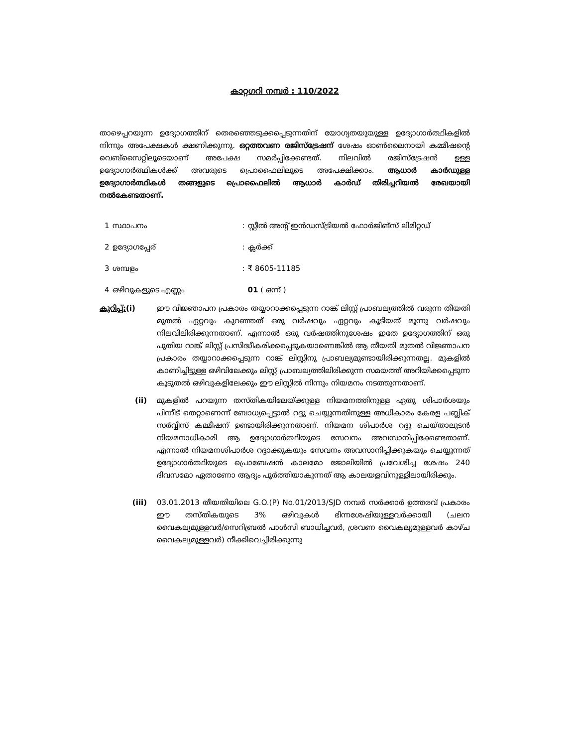കാറ്റഗറി നമ്പർ : 110/2022
താഴെപ്പറയുന്ന ഉദ്യോഗത്തിന് തെരഞ്ഞെടുക്കപ്പെടുന്നതിന് യോഗ്യതയുയുള്ള ഉദ്യോഗാർത്ഥികളിൽ നിന്നും അപേക്ഷകൾ ക്ഷണിക്കുന്നു. ഒറ്റത്തവണ രജിസ്ട്രേഷന് ശേഷം ഓൺലൈനായി കമ്മീഷന്റെ വെബ്സൈറ്റിലൂടെയാണ് അപേക്ഷ സമർപ്പിക്കേണ്ടത്. നിലവിൽ രജിസ്ട്രേഷൻ ഉള്ള ഉദ്യോഗാർത്ഥികൾക്ക് അവരുടെ പ്രൊഫൈലിലൂടെ അപേക്ഷിക്കാം. ആധാർ കാർഡുള്ള ഉദ്യോഗാർത്ഥികൾ തങ്ങളുടെ പ്രൊഫൈലിൽ ആധാർ കാർഡ് തിരിച്ചറിയൽ രേഖയായി നൽകേണ്ടതാണ്.
| 1 | സ്ഥാപനം | : | സ്റ്റീൽ അന്റ് ഇൻഡസ്ട്രിയൽ ഫോർജിങ്സ് ലിമിറ്റഡ് |
| 2 | ഉദ്യോഗപ്പേര് | : | ക്ലർക്ക് |
| 3 | ശമ്പളം | : | ₹ 8605-11185 |
| 4 | ഒഴിവുകളുടെ എണ്ണം | | 01 ( ഒന്ന് ) |
കുറിപ്പ്:(i) ഈ വിജ്ഞാപന പ്രകാരം തയ്യാറാക്കപ്പെടുന്ന റാങ്ക് ലിസ്റ്റ് പ്രാബല്യത്തിൽ വരുന്ന തീയതി മുതൽ ഏറ്റവും കുറഞ്ഞത് ഒരു വർഷവും ഏറ്റവും കൂടിയത് മൂന്നു വർഷവും നിലവിലിരിക്കുന്നതാണ്. എന്നാൽ ഒരു വർഷത്തിനുശേഷം ഇതേ ഉദ്യോഗത്തിന് ഒരു പുതിയ റാങ്ക് ലിസ്റ്റ് പ്രസിദ്ധീകരിക്കപ്പെടുകയാണെങ്കിൽ ആ തീയതി മുതൽ വിജ്ഞാപന പ്രകാരം തയ്യാറാക്കപ്പെടുന്ന റാങ്ക് ലിസ്റ്റിനു പ്രാബല്യമുണ്ടായിരിക്കുന്നതല്ല. മുകളിൽ കാണിച്ചിട്ടുള്ള ഒഴിവിലേക്കും ലിസ്റ്റ് പ്രാബല്യത്തിലിരിക്കുന്ന സമയത്ത് അറിയിക്കപ്പെടുന്ന കൂടുതൽ ഒഴിവുകളിലേക്കും ഈ ലിസ്റ്റിൽ നിന്നും നിയമനം നടത്തുന്നതാണ്.
(ii) മുകളിൽ പറയുന്ന തസ്തികയിലേയ്ക്കുള്ള നിയമനത്തിനുള്ള ഏതു ശിപാർശയും പിന്നീട് തെറ്റാണെന്ന് ബോധ്യപ്പെട്ടാൽ റദ്ദു ചെയ്യുന്നതിനുള്ള അധികാരം കേരള പബ്ലിക് സർവ്വീസ് കമ്മീഷന് ഉണ്ടായിരിക്കുന്നതാണ്. നിയമന ശിപാർശ റദ്ദു ചെയ്താലുടൻ നിയമനാധികാരി ആ ഉദ്യോഗാർത്ഥിയുടെ സേവനം അവസാനിപ്പിക്കേണ്ടതാണ്. എന്നാൽ നിയമനശിപാർശ റദ്ദാക്കുകയും സേവനം അവസാനിപ്പിക്കുകയും ചെയ്യുന്നത് ഉദ്യോഗാർത്ഥിയുടെ പ്രൊബേഷൻ കാലമോ ജോലിയിൽ പ്രവേശിച്ച ശേഷം 240 ദിവസമോ ഏതാണോ ആദ്യം പൂർത്തിയാകുന്നത് ആ കാലയളവിനുള്ളിലായിരിക്കും.
(iii) 03.01.2013 തീയതിയിലെ G.O.(P) No.01/2013/SJD നമ്പർ സർക്കാർ ഉത്തരവ് പ്രകാരം ഈ തസ്തികയുടെ 3% ഒഴിവുകൾ ഭിന്നശേഷിയുള്ളവർക്കായി (ചലന വൈകല്യമുള്ളവർ/സെറിബ്രൽ പാൾസി ബാധിച്ചവർ, ശ്രവണ വൈകല്യമുള്ളവർ കാഴ്ച വൈകല്യമുള്ളവർ) നീക്കിവെച്ചിരിക്കുന്നു